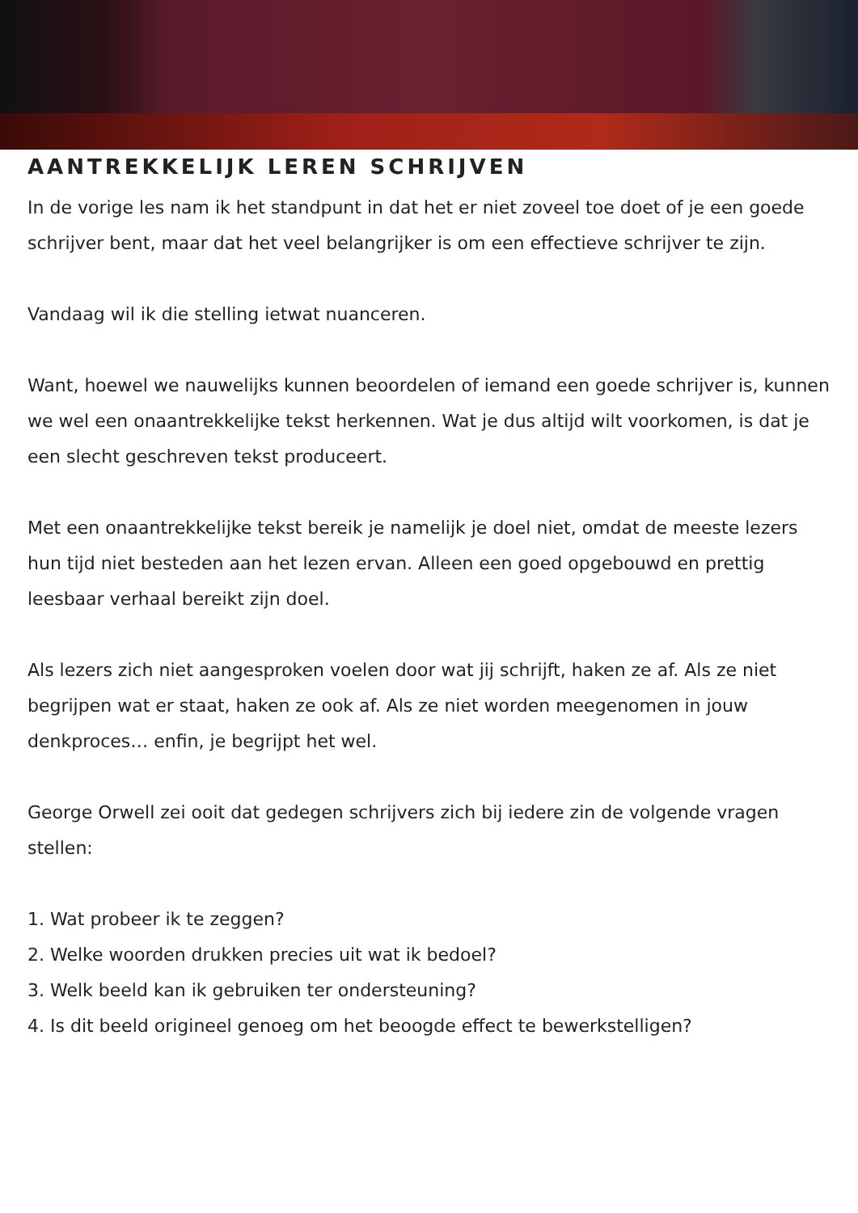AANTREKKELIJK LEREN SCHRIJVEN
In de vorige les nam ik het standpunt in dat het er niet zoveel toe doet of je een goede schrijver bent, maar dat het veel belangrijker is om een effectieve schrijver te zijn.
Vandaag wil ik die stelling ietwat nuanceren.
Want, hoewel we nauwelijks kunnen beoordelen of iemand een goede schrijver is, kunnen we wel een onaantrekkelijke tekst herkennen. Wat je dus altijd wilt voorkomen, is dat je een slecht geschreven tekst produceert.
Met een onaantrekkelijke tekst bereik je namelijk je doel niet, omdat de meeste lezers hun tijd niet besteden aan het lezen ervan. Alleen een goed opgebouwd en prettig leesbaar verhaal bereikt zijn doel.
Als lezers zich niet aangesproken voelen door wat jij schrijft, haken ze af. Als ze niet begrijpen wat er staat, haken ze ook af. Als ze niet worden meegenomen in jouw denkproces… enfin, je begrijpt het wel.
George Orwell zei ooit dat gedegen schrijvers zich bij iedere zin de volgende vragen stellen:
1. Wat probeer ik te zeggen?
2. Welke woorden drukken precies uit wat ik bedoel?
3. Welk beeld kan ik gebruiken ter ondersteuning?
4. Is dit beeld origineel genoeg om het beoogde effect te bewerkstelligen?